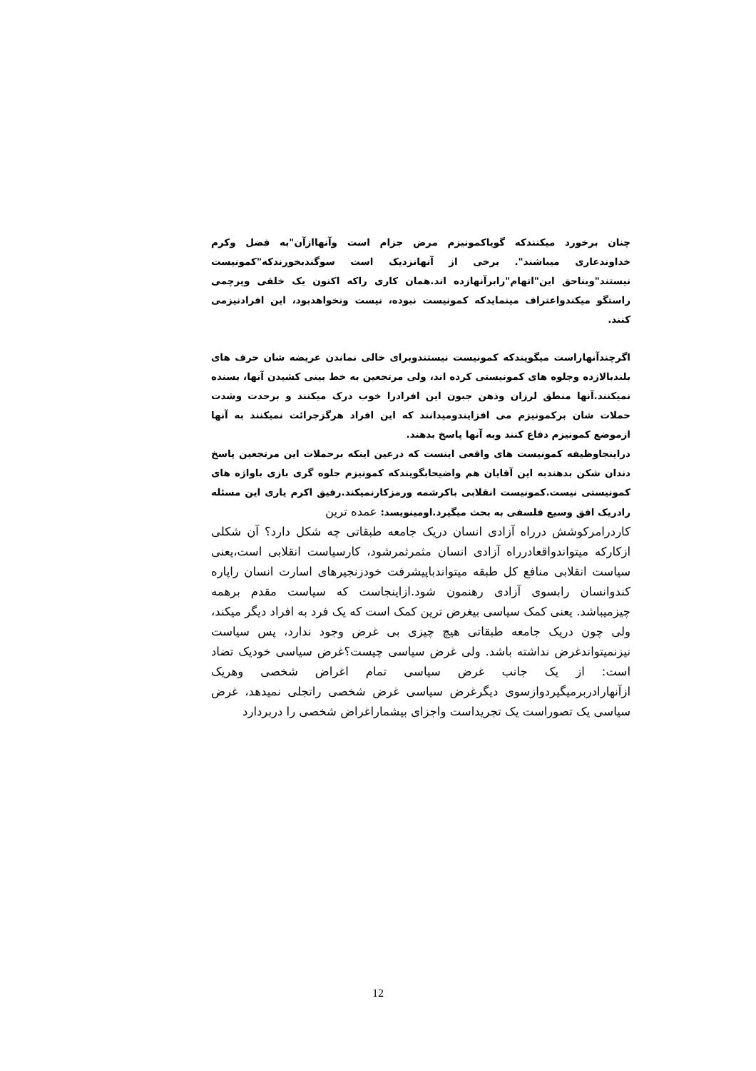چنان برخورد میکنندکه گویاکمونیزم مرض جزام است وآنهاازآن"به فضل وکرم خداوندعاری میباشند". برخی از آنهانزدیک است سوگندبخورندکه"کمونیست نیستند"وبناحق این"اتهام"رابرآنهازده اند.همان کاری راکه اکنون یک خلقی وپرچمی راستگو میکندواعتراف مینمایدکه کمونیست نبوده، نیست ونخواهدبود، این افرادنیزمی کنند.
اگرچندآنهاراست میگویندکه کمونیست نیستندوبرای خالی نماندن عریضه شان حرف های بلندبالازده وجلوه های کمونیستی کرده اند، ولی مرتجعین به خط بینی کشیدن آنها، بسنده نمیکنند.آنها منطق لرزان وذهن جبون این افرادرا خوب درک میکنند و برحدت وشدت حملات شان برکمونیزم می افزایندومیدانند که این افراد هرگزجرائت نمیکنند به آنها ازموضع کمونیزم دفاع کنند وبه آنها پاسخ بدهند.
دراینجاوظیفه کمونیست های واقعی اینست که درعین اینکه برحملات این مرتجعین پاسخ دندان شکن بدهندبه این آقایان هم واضیحابگویندکه کمونیزم جلوه گری بازی باواژه های کمونیستی نیست.کمونیست انقلابی باکرشمه ورمزکارنمیکند.رفیق اکرم یاری این مسئله رادریک افق وسیع فلسفی به بحث میگیرد.اومینویسد: عمده ترین
کاردرامرکوشش درراه آزادی انسان دریک جامعه طبقاتی چه شکل دارد؟ آن شکلی ازکارکه میتواندواقعادرراه آزادی انسان مثمرثمرشود، کارسیاست انقلابی است،یعنی سیاست انقلابی منافع کل طبقه میتواندباپیشرفت خودزنجیرهای اسارت انسان راپاره کندوانسان رابسوی آزادی رهنمون شود.ازاینجاست که سیاست مقدم برهمه چیزمیباشد. یعنی کمک سیاسی بیغرض ترین کمک است که یک فرد به افراد دیگر میکند، ولی چون دریک جامعه طبقاتی هیچ چیزی بی غرض وجود ندارد، پس سیاست نیزنمیتواندغرض نداشته باشد. ولی غرض سیاسی چیست؟غرض سیاسی خودیک تضاد است: از یک جانب غرض سیاسی تمام اغراض شخصی وهریک ازآنهارادربرمیگیردوازسوی دیگرغرض سیاسی غرض شخصی راتجلی نمیدهد، غرض سیاسی یک تصوراست یک تجریداست واجزای بیشماراغراض شخصی را دربردارد
12